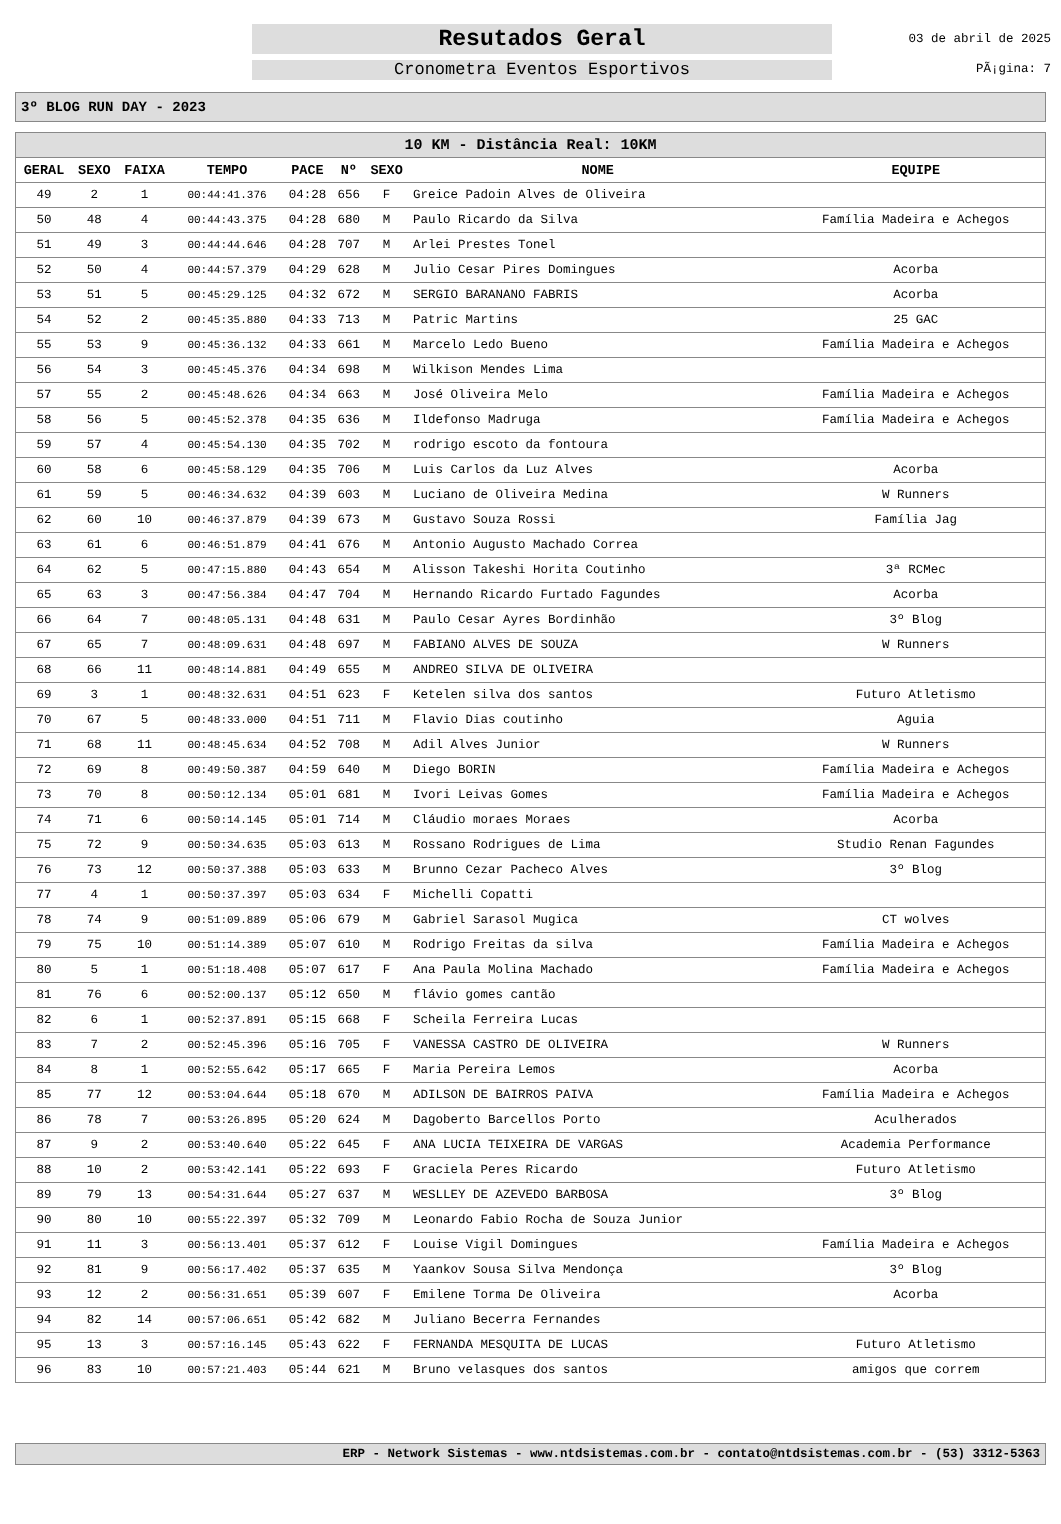Resutados Geral
Cronometra Eventos Esportivos
03 de abril de 2025
PÃ¡gina: 7
3º BLOG RUN DAY - 2023
| 10 KM - Distância Real: 10KM | | | | | | | | |
| GERAL | SEXO | FAIXA | TEMPO | PACE | Nº | SEXO | NOME | EQUIPE |
| 49 | 2 | 1 | 00:44:41.376 | 04:28 | 656 | F | Greice Padoin Alves de Oliveira | |
| 50 | 48 | 4 | 00:44:43.375 | 04:28 | 680 | M | Paulo Ricardo da Silva | Família Madeira e Achegos |
| 51 | 49 | 3 | 00:44:44.646 | 04:28 | 707 | M | Arlei Prestes Tonel | |
| 52 | 50 | 4 | 00:44:57.379 | 04:29 | 628 | M | Julio Cesar Pires Domingues | Acorba |
| 53 | 51 | 5 | 00:45:29.125 | 04:32 | 672 | M | SERGIO BARANANO FABRIS | Acorba |
| 54 | 52 | 2 | 00:45:35.880 | 04:33 | 713 | M | Patric Martins | 25 GAC |
| 55 | 53 | 9 | 00:45:36.132 | 04:33 | 661 | M | Marcelo Ledo Bueno | Família Madeira e Achegos |
| 56 | 54 | 3 | 00:45:45.376 | 04:34 | 698 | M | Wilkison Mendes Lima | |
| 57 | 55 | 2 | 00:45:48.626 | 04:34 | 663 | M | José Oliveira Melo | Família Madeira e Achegos |
| 58 | 56 | 5 | 00:45:52.378 | 04:35 | 636 | M | Ildefonso Madruga | Família Madeira e Achegos |
| 59 | 57 | 4 | 00:45:54.130 | 04:35 | 702 | M | rodrigo escoto da fontoura | |
| 60 | 58 | 6 | 00:45:58.129 | 04:35 | 706 | M | Luis Carlos da Luz Alves | Acorba |
| 61 | 59 | 5 | 00:46:34.632 | 04:39 | 603 | M | Luciano de Oliveira Medina | W Runners |
| 62 | 60 | 10 | 00:46:37.879 | 04:39 | 673 | M | Gustavo Souza Rossi | Família Jag |
| 63 | 61 | 6 | 00:46:51.879 | 04:41 | 676 | M | Antonio Augusto Machado Correa | |
| 64 | 62 | 5 | 00:47:15.880 | 04:43 | 654 | M | Alisson Takeshi Horita Coutinho | 3ª RCMec |
| 65 | 63 | 3 | 00:47:56.384 | 04:47 | 704 | M | Hernando Ricardo Furtado Fagundes | Acorba |
| 66 | 64 | 7 | 00:48:05.131 | 04:48 | 631 | M | Paulo Cesar Ayres Bordinhão | 3º Blog |
| 67 | 65 | 7 | 00:48:09.631 | 04:48 | 697 | M | FABIANO ALVES DE SOUZA | W Runners |
| 68 | 66 | 11 | 00:48:14.881 | 04:49 | 655 | M | ANDREO SILVA DE OLIVEIRA | |
| 69 | 3 | 1 | 00:48:32.631 | 04:51 | 623 | F | Ketelen silva dos santos | Futuro Atletismo |
| 70 | 67 | 5 | 00:48:33.000 | 04:51 | 711 | M | Flavio Dias coutinho | Aguia |
| 71 | 68 | 11 | 00:48:45.634 | 04:52 | 708 | M | Adil Alves Junior | W Runners |
| 72 | 69 | 8 | 00:49:50.387 | 04:59 | 640 | M | Diego BORIN | Família Madeira e Achegos |
| 73 | 70 | 8 | 00:50:12.134 | 05:01 | 681 | M | Ivori Leivas Gomes | Família Madeira e Achegos |
| 74 | 71 | 6 | 00:50:14.145 | 05:01 | 714 | M | Cláudio moraes Moraes | Acorba |
| 75 | 72 | 9 | 00:50:34.635 | 05:03 | 613 | M | Rossano Rodrigues de Lima | Studio Renan Fagundes |
| 76 | 73 | 12 | 00:50:37.388 | 05:03 | 633 | M | Brunno Cezar Pacheco Alves | 3º Blog |
| 77 | 4 | 1 | 00:50:37.397 | 05:03 | 634 | F | Michelli Copatti | |
| 78 | 74 | 9 | 00:51:09.889 | 05:06 | 679 | M | Gabriel Sarasol Mugica | CT wolves |
| 79 | 75 | 10 | 00:51:14.389 | 05:07 | 610 | M | Rodrigo Freitas da silva | Família Madeira e Achegos |
| 80 | 5 | 1 | 00:51:18.408 | 05:07 | 617 | F | Ana Paula Molina Machado | Família Madeira e Achegos |
| 81 | 76 | 6 | 00:52:00.137 | 05:12 | 650 | M | flávio gomes cantão | |
| 82 | 6 | 1 | 00:52:37.891 | 05:15 | 668 | F | Scheila Ferreira Lucas | |
| 83 | 7 | 2 | 00:52:45.396 | 05:16 | 705 | F | VANESSA CASTRO DE OLIVEIRA | W Runners |
| 84 | 8 | 1 | 00:52:55.642 | 05:17 | 665 | F | Maria Pereira Lemos | Acorba |
| 85 | 77 | 12 | 00:53:04.644 | 05:18 | 670 | M | ADILSON DE BAIRROS PAIVA | Família Madeira e Achegos |
| 86 | 78 | 7 | 00:53:26.895 | 05:20 | 624 | M | Dagoberto Barcellos Porto | Aculherados |
| 87 | 9 | 2 | 00:53:40.640 | 05:22 | 645 | F | ANA LUCIA TEIXEIRA DE VARGAS | Academia Performance |
| 88 | 10 | 2 | 00:53:42.141 | 05:22 | 693 | F | Graciela Peres Ricardo | Futuro Atletismo |
| 89 | 79 | 13 | 00:54:31.644 | 05:27 | 637 | M | WESLLEY DE AZEVEDO BARBOSA | 3º Blog |
| 90 | 80 | 10 | 00:55:22.397 | 05:32 | 709 | M | Leonardo Fabio Rocha de Souza Junior | |
| 91 | 11 | 3 | 00:56:13.401 | 05:37 | 612 | F | Louise Vigil Domingues | Família Madeira e Achegos |
| 92 | 81 | 9 | 00:56:17.402 | 05:37 | 635 | M | Yaankov Sousa Silva Mendonça | 3º Blog |
| 93 | 12 | 2 | 00:56:31.651 | 05:39 | 607 | F | Emilene Torma De Oliveira | Acorba |
| 94 | 82 | 14 | 00:57:06.651 | 05:42 | 682 | M | Juliano Becerra Fernandes | |
| 95 | 13 | 3 | 00:57:16.145 | 05:43 | 622 | F | FERNANDA MESQUITA DE LUCAS | Futuro Atletismo |
| 96 | 83 | 10 | 00:57:21.403 | 05:44 | 621 | M | Bruno velasques dos santos | amigos que correm |
ERP - Network Sistemas - www.ntdsistemas.com.br - contato@ntdsistemas.com.br - (53) 3312-5363